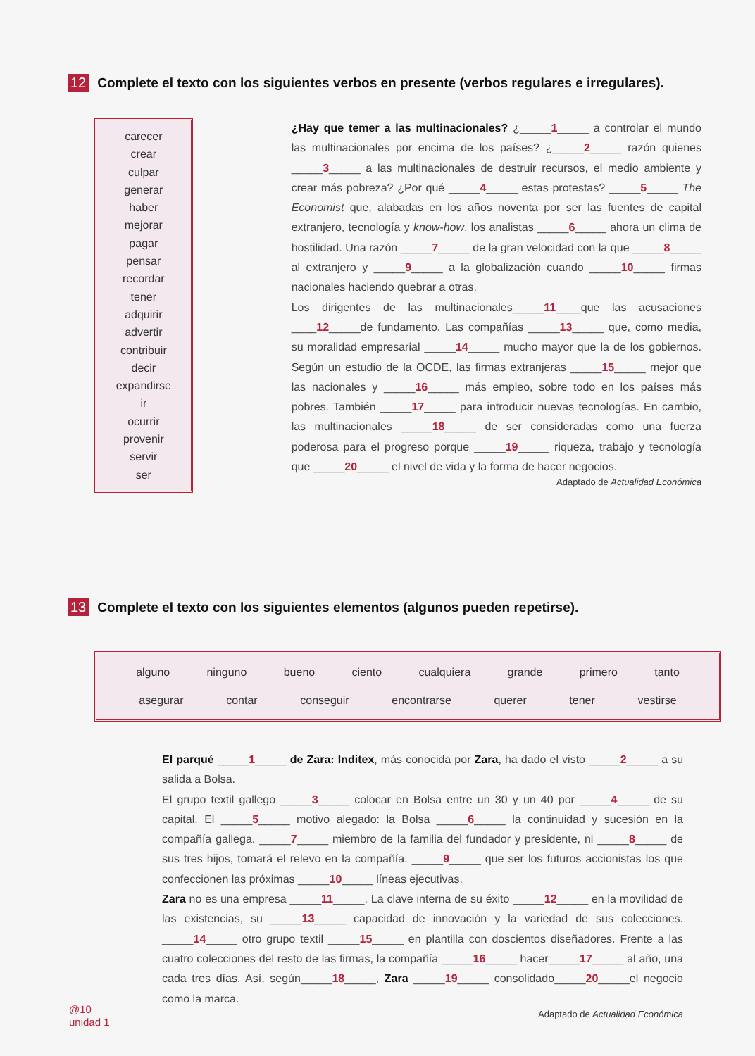12 Complete el texto con los siguientes verbos en presente (verbos regulares e irregulares).
carecer
crear
culpar
generar
haber
mejorar
pagar
pensar
recordar
tener
adquirir
advertir
contribuir
decir
expandirse
ir
ocurrir
provenir
servir
ser
¿Hay que temer a las multinacionales? ¿_____1_____ a controlar el mundo las multinacionales por encima de los países? ¿_____2_____ razón quienes _____3_____ a las multinacionales de destruir recursos, el medio ambiente y crear más pobreza? ¿Por qué _____4_____ estas protestas? _____5_____ The Economist que, alabadas en los años noventa por ser las fuentes de capital extranjero, tecnología y know-how, los analistas _____6_____ ahora un clima de hostilidad. Una razón _____7_____ de la gran velocidad con la que _____8_____ al extranjero y _____9_____ a la globalización cuando _____10_____ firmas nacionales haciendo quebrar a otras.
Los dirigentes de las multinacionales_____11____que las acusaciones ____12_____de fundamento. Las compañías _____13_____ que, como media, su moralidad empresarial _____14_____ mucho mayor que la de los gobiernos. Según un estudio de la OCDE, las firmas extranjeras _____15_____ mejor que las nacionales y _____16_____ más empleo, sobre todo en los países más pobres. También _____17_____ para introducir nuevas tecnologías. En cambio, las multinacionales _____18_____ de ser consideradas como una fuerza poderosa para el progreso porque _____19_____ riqueza, trabajo y tecnología que _____20_____ el nivel de vida y la forma de hacer negocios.
Adaptado de Actualidad Económica
13 Complete el texto con los siguientes elementos (algunos pueden repetirse).
alguno ninguno bueno ciento cualquiera grande primero tanto
asegurar contar conseguir encontrarse querer tener vestirse
El parqué _____1_____ de Zara: Inditex, más conocida por Zara, ha dado el visto _____2_____ a su salida a Bolsa.
El grupo textil gallego _____3_____ colocar en Bolsa entre un 30 y un 40 por _____4_____ de su capital. El _____5_____ motivo alegado: la Bolsa _____6_____ la continuidad y sucesión en la compañía gallega. _____7_____ miembro de la familia del fundador y presidente, ni _____8_____ de sus tres hijos, tomará el relevo en la compañía. _____9_____ que ser los futuros accionistas los que confeccionen las próximas _____10_____ líneas ejecutivas.
Zara no es una empresa _____11_____. La clave interna de su éxito _____12_____ en la movilidad de las existencias, su _____13_____ capacidad de innovación y la variedad de sus colecciones. _____14_____ otro grupo textil _____15_____ en plantilla con doscientos diseñadores. Frente a las cuatro colecciones del resto de las firmas, la compañía _____16_____ hacer_____17_____ al año, una cada tres días. Así, según_____18_____, Zara _____19_____ consolidado_____20_____el negocio como la marca.
Adaptado de Actualidad Económica
@10
unidad 1